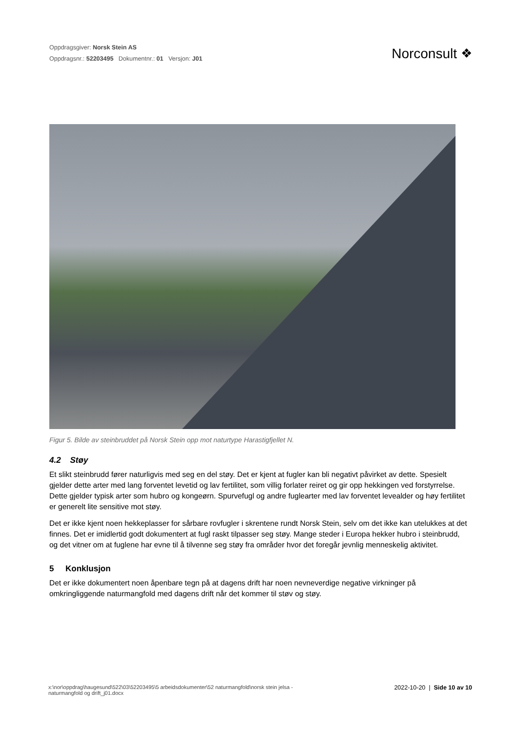Oppdragsgiver: Norsk Stein AS
Oppdragsnr.: 52203495 Dokumentnr.: 01 Versjon: J01
Norconsult ❖
Figur 5. Bilde av steinbruddet på Norsk Stein opp mot naturtype Harastigfjellet N.
4.2 Støy
Et slikt steinbrudd fører naturligvis med seg en del støy. Det er kjent at fugler kan bli negativt påvirket av dette. Spesielt gjelder dette arter med lang forventet levetid og lav fertilitet, som villig forlater reiret og gir opp hekkingen ved forstyrrelse. Dette gjelder typisk arter som hubro og kongeørn. Spurvefugl og andre fuglearter med lav forventet levealder og høy fertilitet er generelt lite sensitive mot støy.
Det er ikke kjent noen hekkeplasser for sårbare rovfugler i skrentene rundt Norsk Stein, selv om det ikke kan utelukkes at det finnes. Det er imidlertid godt dokumentert at fugl raskt tilpasser seg støy. Mange steder i Europa hekker hubro i steinbrudd, og det vitner om at fuglene har evne til å tilvenne seg støy fra områder hvor det foregår jevnlig menneskelig aktivitet.
5 Konklusjon
Det er ikke dokumentert noen åpenbare tegn på at dagens drift har noen nevneverdige negative virkninger på omkringliggende naturmangfold med dagens drift når det kommer til støv og støy.
x:\nor\oppdrag\haugesund\522\03\52203495\5 arbeidsdokumenter\52 naturmangfold\norsk stein jelsa -
naturmangfold og drift_j01.docx
2022-10-20 | Side 10 av 10